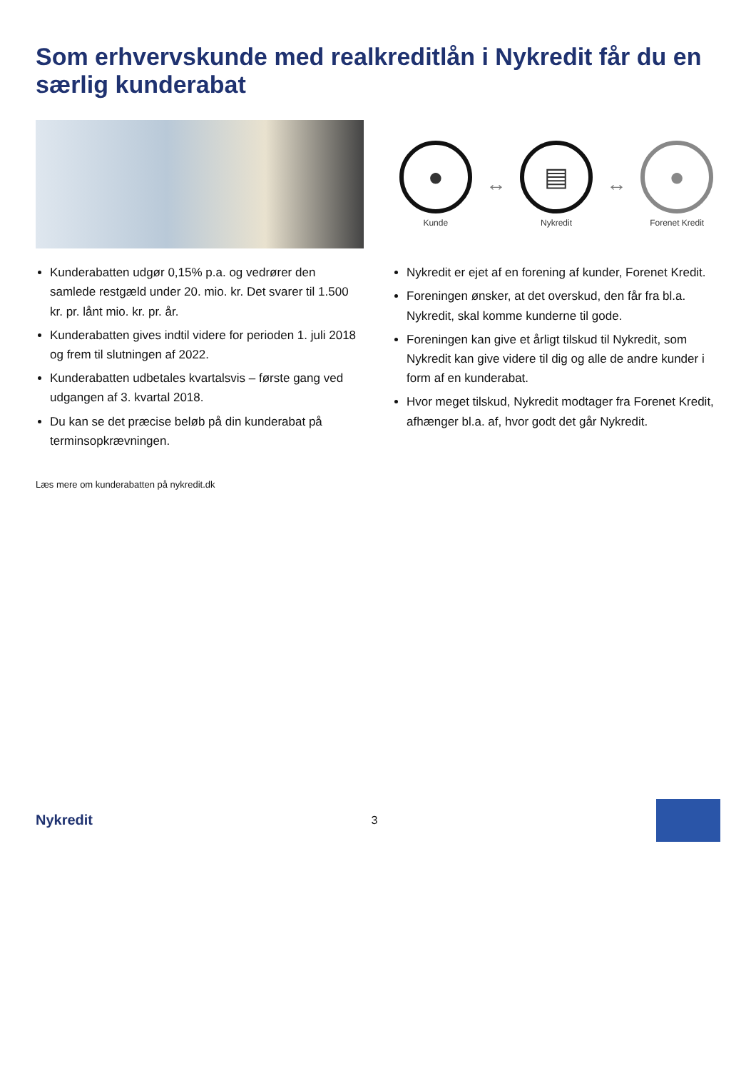Som erhvervskunde med realkreditlån i Nykredit får du en særlig kunderabat
Kunderabatten udgør 0,15% p.a. og vedrører den samlede restgæld under 20. mio. kr. Det svarer til 1.500 kr. pr. lånt mio. kr. pr. år.
Kunderabatten gives indtil videre for perioden 1. juli 2018 og frem til slutningen af 2022.
Kunderabatten udbetales kvartalsvis – første gang ved udgangen af 3. kvartal 2018.
Du kan se det præcise beløb på din kunderabat på terminsopkrævningen.
Læs mere om kunderabatten på nykredit.dk
●
Kunde
↔
▤
Nykredit
↔
●
Forenet Kredit
Nykredit er ejet af en forening af kunder, Forenet Kredit.
Foreningen ønsker, at det overskud, den får fra bl.a. Nykredit, skal komme kunderne til gode.
Foreningen kan give et årligt tilskud til Nykredit, som Nykredit kan give videre til dig og alle de andre kunder i form af en kunderabat.
Hvor meget tilskud, Nykredit modtager fra Forenet Kredit, afhænger bl.a. af, hvor godt det går Nykredit.
Nykredit 3